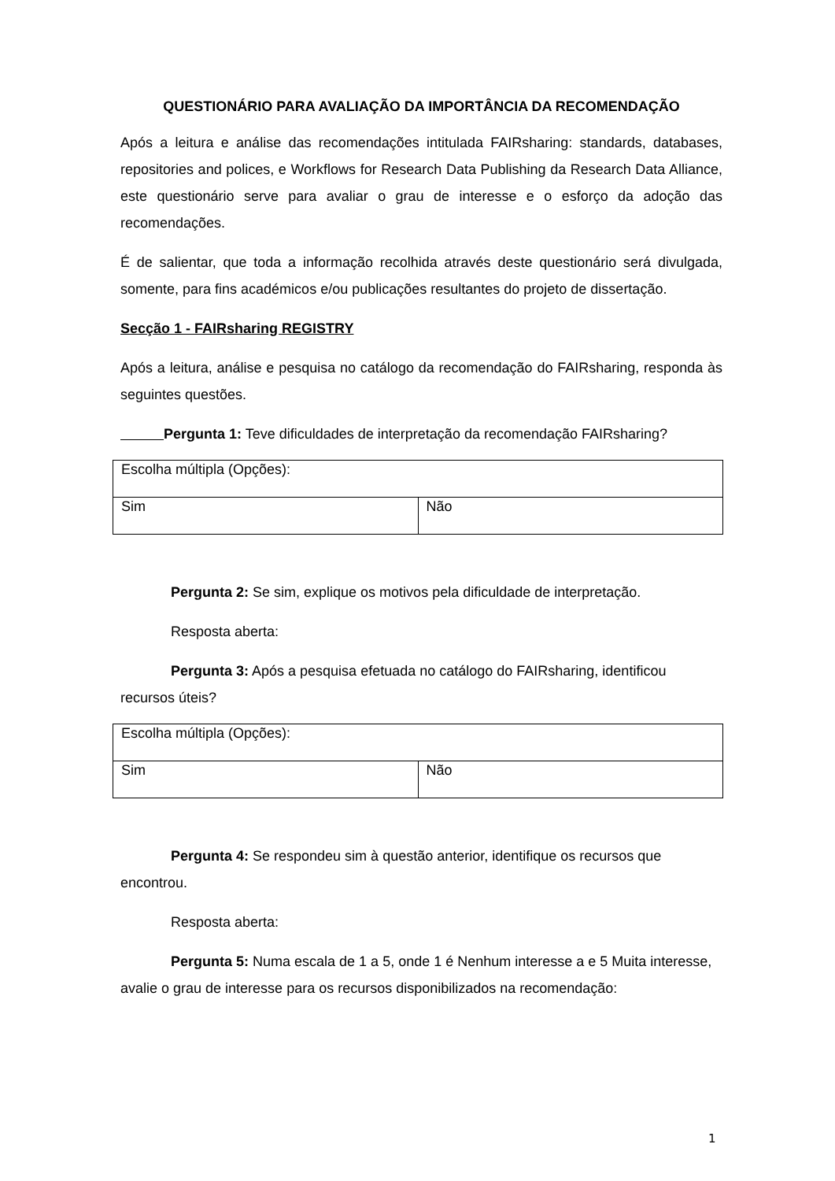QUESTIONÁRIO PARA AVALIAÇÃO DA IMPORTÂNCIA DA RECOMENDAÇÃO
Após a leitura e análise das recomendações intitulada FAIRsharing: standards, databases, repositories and polices, e Workflows for Research Data Publishing da Research Data Alliance, este questionário serve para avaliar o grau de interesse e o esforço da adoção das recomendações.
É de salientar, que toda a informação recolhida através deste questionário será divulgada, somente, para fins académicos e/ou publicações resultantes do projeto de dissertação.
Secção 1 - FAIRsharing REGISTRY
Após a leitura, análise e pesquisa no catálogo da recomendação do FAIRsharing, responda às seguintes questões.
Pergunta 1: Teve dificuldades de interpretação da recomendação FAIRsharing?
| Escolha múltipla (Opções): | |
| Sim | Não |
Pergunta 2: Se sim, explique os motivos pela dificuldade de interpretação.
Resposta aberta:
Pergunta 3: Após a pesquisa efetuada no catálogo do FAIRsharing, identificou recursos úteis?
| Escolha múltipla (Opções): | |
| Sim | Não |
Pergunta 4: Se respondeu sim à questão anterior, identifique os recursos que encontrou.
Resposta aberta:
Pergunta 5: Numa escala de 1 a 5, onde 1 é Nenhum interesse a e 5 Muita interesse, avalie o grau de interesse para os recursos disponibilizados na recomendação:
1